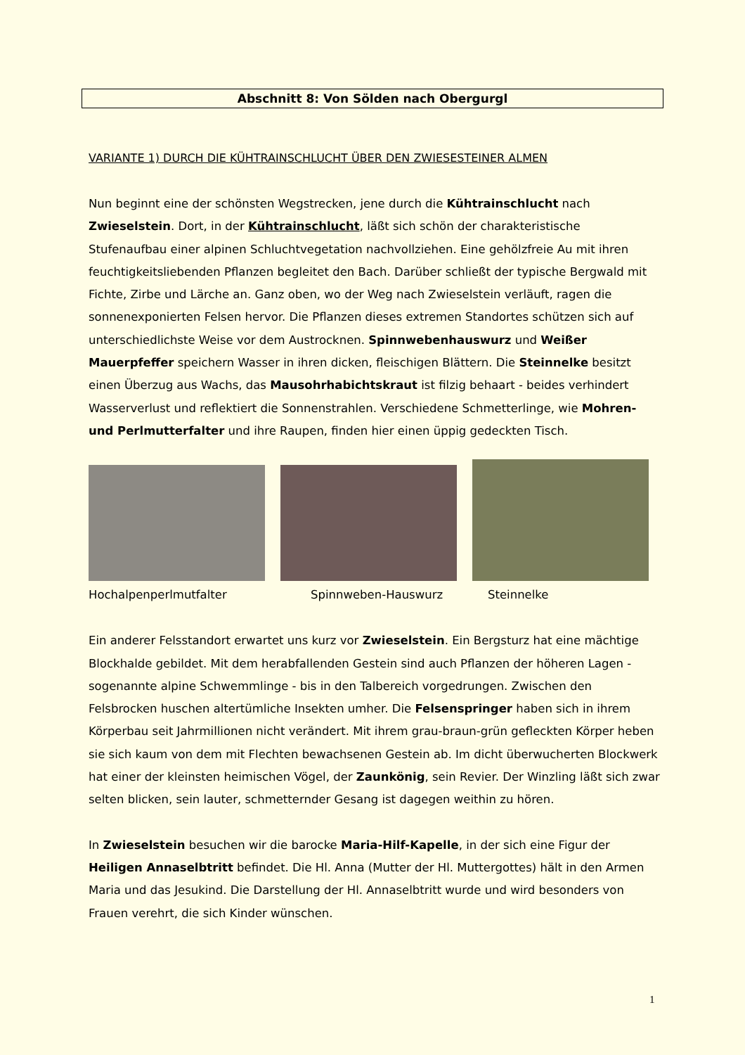Abschnitt 8: Von Sölden nach Obergurgl
VARIANTE 1) DURCH DIE KÜHTRAINSCHLUCHT ÜBER DEN ZWIESESTEINER ALMEN
Nun beginnt eine der schönsten Wegstrecken, jene durch die Kühtrainschlucht nach Zwieselstein. Dort, in der Kühtrainschlucht, läßt sich schön der charakteristische Stufenaufbau einer alpinen Schluchtvegetation nachvollziehen. Eine gehölzfreie Au mit ihren feuchtigkeitsliebenden Pflanzen begleitet den Bach. Darüber schließt der typische Bergwald mit Fichte, Zirbe und Lärche an. Ganz oben, wo der Weg nach Zwieselstein verläuft, ragen die sonnenexponierten Felsen hervor. Die Pflanzen dieses extremen Standortes schützen sich auf unterschiedlichste Weise vor dem Austrocknen. Spinnwebenhauswurz und Weißer Mauerpfeffer speichern Wasser in ihren dicken, fleischigen Blättern. Die Steinnelke besitzt einen Überzug aus Wachs, das Mausohrhabichtskraut ist filzig behaart - beides verhindert Wasserverlust und reflektiert die Sonnenstrahlen. Verschiedene Schmetterlinge, wie Mohren- und Perlmutterfalter und ihre Raupen, finden hier einen üppig gedeckten Tisch.
Hochalpenperlmutfalter Spinnweben-Hauswurz Steinnelke
Ein anderer Felsstandort erwartet uns kurz vor Zwieselstein. Ein Bergsturz hat eine mächtige Blockhalde gebildet. Mit dem herabfallenden Gestein sind auch Pflanzen der höheren Lagen - sogenannte alpine Schwemmlinge - bis in den Talbereich vorgedrungen. Zwischen den Felsbrocken huschen altertümliche Insekten umher. Die Felsenspringer haben sich in ihrem Körperbau seit Jahrmillionen nicht verändert. Mit ihrem grau-braun-grün gefleckten Körper heben sie sich kaum von dem mit Flechten bewachsenen Gestein ab. Im dicht überwucherten Blockwerk hat einer der kleinsten heimischen Vögel, der Zaunkönig, sein Revier. Der Winzling läßt sich zwar selten blicken, sein lauter, schmetternder Gesang ist dagegen weithin zu hören.
In Zwieselstein besuchen wir die barocke Maria-Hilf-Kapelle, in der sich eine Figur der Heiligen Annaselbtritt befindet. Die Hl. Anna (Mutter der Hl. Muttergottes) hält in den Armen Maria und das Jesukind. Die Darstellung der Hl. Annaselbtritt wurde und wird besonders von Frauen verehrt, die sich Kinder wünschen.
1